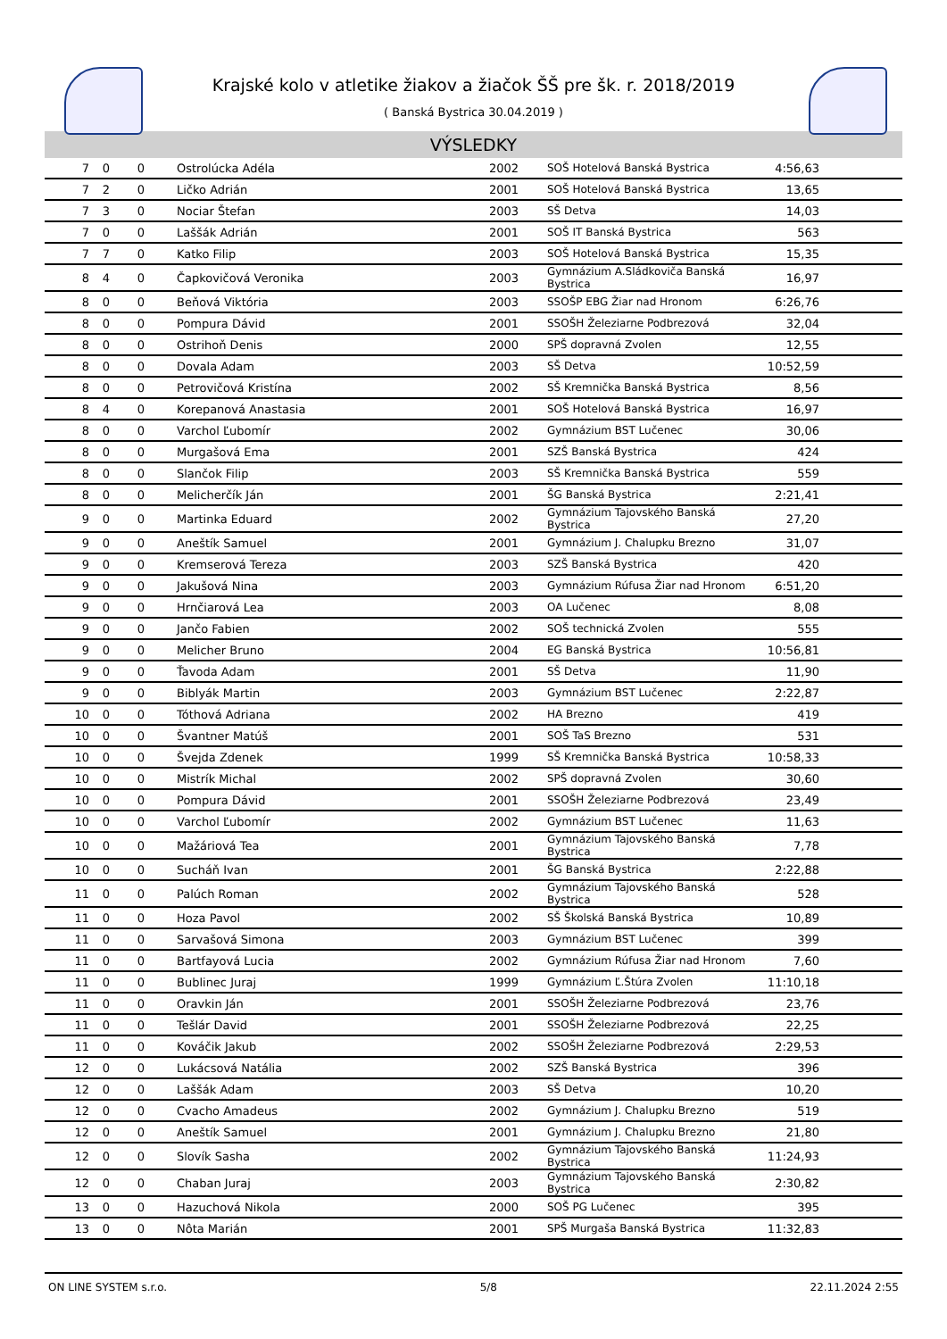Krajské kolo v atletike žiakov a žiačok ŠŠ pre šk. r. 2018/2019
( Banská Bystrica 30.04.2019 )
VÝSLEDKY
| 7 | 0 | 0 | Ostrolúcka Adéla | 2002 | SOŠ Hotelová Banská Bystrica | 4:56,63 | |
| 7 | 2 | 0 | Ličko Adrián | 2001 | SOŠ Hotelová Banská Bystrica | 13,65 | |
| 7 | 3 | 0 | Nociar Štefan | 2003 | SŠ Detva | 14,03 | |
| 7 | 0 | 0 | Laššák Adrián | 2001 | SOŠ IT Banská Bystrica | 563 | |
| 7 | 7 | 0 | Katko Filip | 2003 | SOŠ Hotelová Banská Bystrica | 15,35 | |
| 8 | 4 | 0 | Čapkovičová Veronika | 2003 | Gymnázium A.Sládkoviča Banská Bystrica | 16,97 | |
| 8 | 0 | 0 | Beňová Viktória | 2003 | SSOŠP EBG Žiar nad Hronom | 6:26,76 | |
| 8 | 0 | 0 | Pompura Dávid | 2001 | SSOŠH Železiarne Podbrezová | 32,04 | |
| 8 | 0 | 0 | Ostrihoň Denis | 2000 | SPŠ dopravná Zvolen | 12,55 | |
| 8 | 0 | 0 | Dovala Adam | 2003 | SŠ Detva | 10:52,59 | |
| 8 | 0 | 0 | Petrovičová Kristína | 2002 | SŠ Kremnička Banská Bystrica | 8,56 | |
| 8 | 4 | 0 | Korepanová Anastasia | 2001 | SOŠ Hotelová Banská Bystrica | 16,97 | |
| 8 | 0 | 0 | Varchol Ľubomír | 2002 | Gymnázium BST Lučenec | 30,06 | |
| 8 | 0 | 0 | Murgašová Ema | 2001 | SZŠ Banská Bystrica | 424 | |
| 8 | 0 | 0 | Slančok Filip | 2003 | SŠ Kremnička Banská Bystrica | 559 | |
| 8 | 0 | 0 | Melicherčík Ján | 2001 | ŠG Banská Bystrica | 2:21,41 | |
| 9 | 0 | 0 | Martinka Eduard | 2002 | Gymnázium Tajovského Banská Bystrica | 27,20 | |
| 9 | 0 | 0 | Aneštík Samuel | 2001 | Gymnázium J. Chalupku Brezno | 31,07 | |
| 9 | 0 | 0 | Kremserová Tereza | 2003 | SZŠ Banská Bystrica | 420 | |
| 9 | 0 | 0 | Jakušová Nina | 2003 | Gymnázium Rúfusa Žiar nad Hronom | 6:51,20 | |
| 9 | 0 | 0 | Hrnčiarová Lea | 2003 | OA Lučenec | 8,08 | |
| 9 | 0 | 0 | Jančo Fabien | 2002 | SOŠ technická Zvolen | 555 | |
| 9 | 0 | 0 | Melicher Bruno | 2004 | EG Banská Bystrica | 10:56,81 | |
| 9 | 0 | 0 | Ťavoda Adam | 2001 | SŠ Detva | 11,90 | |
| 9 | 0 | 0 | Biblyák Martin | 2003 | Gymnázium BST Lučenec | 2:22,87 | |
| 10 | 0 | 0 | Tóthová Adriana | 2002 | HA Brezno | 419 | |
| 10 | 0 | 0 | Švantner Matúš | 2001 | SOŠ TaS Brezno | 531 | |
| 10 | 0 | 0 | Švejda Zdenek | 1999 | SŠ Kremnička Banská Bystrica | 10:58,33 | |
| 10 | 0 | 0 | Mistrík Michal | 2002 | SPŠ dopravná Zvolen | 30,60 | |
| 10 | 0 | 0 | Pompura Dávid | 2001 | SSOŠH Železiarne Podbrezová | 23,49 | |
| 10 | 0 | 0 | Varchol Ľubomír | 2002 | Gymnázium BST Lučenec | 11,63 | |
| 10 | 0 | 0 | Mažáriová Tea | 2001 | Gymnázium Tajovského Banská Bystrica | 7,78 | |
| 10 | 0 | 0 | Sucháň Ivan | 2001 | ŠG Banská Bystrica | 2:22,88 | |
| 11 | 0 | 0 | Palúch Roman | 2002 | Gymnázium Tajovského Banská Bystrica | 528 | |
| 11 | 0 | 0 | Hoza Pavol | 2002 | SŠ Školská Banská Bystrica | 10,89 | |
| 11 | 0 | 0 | Sarvašová Simona | 2003 | Gymnázium BST Lučenec | 399 | |
| 11 | 0 | 0 | Bartfayová Lucia | 2002 | Gymnázium Rúfusa Žiar nad Hronom | 7,60 | |
| 11 | 0 | 0 | Bublinec Juraj | 1999 | Gymnázium Ľ.Štúra Zvolen | 11:10,18 | |
| 11 | 0 | 0 | Oravkin Ján | 2001 | SSOŠH Železiarne Podbrezová | 23,76 | |
| 11 | 0 | 0 | Tešlár David | 2001 | SSOŠH Železiarne Podbrezová | 22,25 | |
| 11 | 0 | 0 | Kováčik Jakub | 2002 | SSOŠH Železiarne Podbrezová | 2:29,53 | |
| 12 | 0 | 0 | Lukácsová Natália | 2002 | SZŠ Banská Bystrica | 396 | |
| 12 | 0 | 0 | Laššák Adam | 2003 | SŠ Detva | 10,20 | |
| 12 | 0 | 0 | Cvacho Amadeus | 2002 | Gymnázium J. Chalupku Brezno | 519 | |
| 12 | 0 | 0 | Aneštík Samuel | 2001 | Gymnázium J. Chalupku Brezno | 21,80 | |
| 12 | 0 | 0 | Slovík Sasha | 2002 | Gymnázium Tajovského Banská Bystrica | 11:24,93 | |
| 12 | 0 | 0 | Chaban Juraj | 2003 | Gymnázium Tajovského Banská Bystrica | 2:30,82 | |
| 13 | 0 | 0 | Hazuchová Nikola | 2000 | SOŠ PG Lučenec | 395 | |
| 13 | 0 | 0 | Nôta Marián | 2001 | SPŠ Murgaša Banská Bystrica | 11:32,83 | |
ON LINE SYSTEM s.r.o. 5/8 22.11.2024 2:55